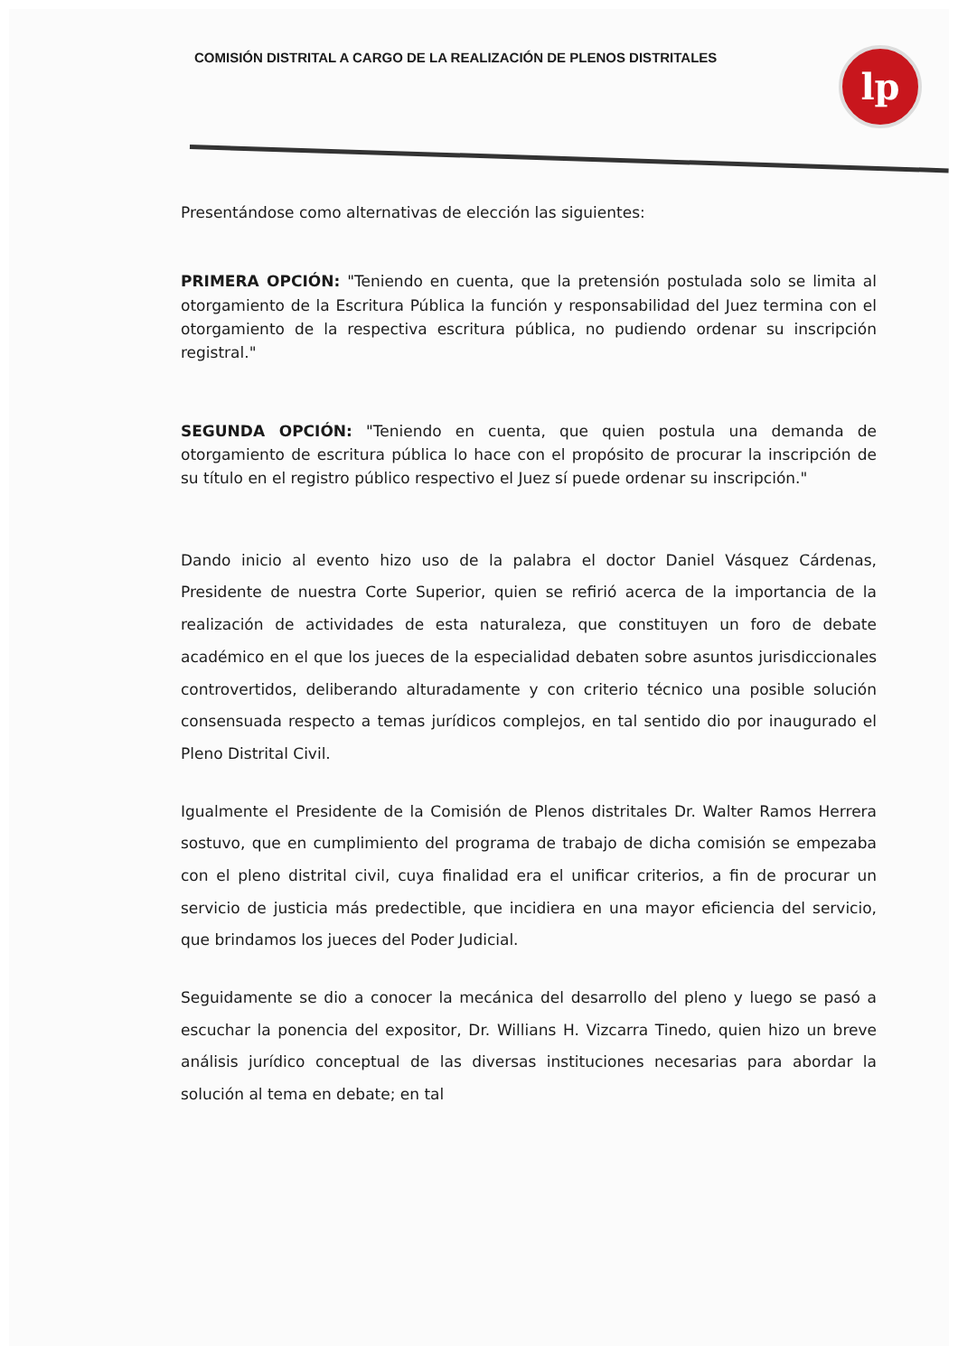COMISIÓN DISTRITAL A CARGO DE LA REALIZACIÓN DE PLENOS DISTRITALES
lp
Presentándose como alternativas de elección las siguientes:
PRIMERA OPCIÓN: "Teniendo en cuenta, que la pretensión postulada solo se limita al otorgamiento de la Escritura Pública la función y responsabilidad del Juez termina con el otorgamiento de la respectiva escritura pública, no pudiendo ordenar su inscripción registral."
SEGUNDA OPCIÓN: "Teniendo en cuenta, que quien postula una demanda de otorgamiento de escritura pública lo hace con el propósito de procurar la inscripción de su título en el registro público respectivo el Juez sí puede ordenar su inscripción."
Dando inicio al evento hizo uso de la palabra el doctor Daniel Vásquez Cárdenas, Presidente de nuestra Corte Superior, quien se refirió acerca de la importancia de la realización de actividades de esta naturaleza, que constituyen un foro de debate académico en el que los jueces de la especialidad debaten sobre asuntos jurisdiccionales controvertidos, deliberando alturadamente y con criterio técnico una posible solución consensuada respecto a temas jurídicos complejos, en tal sentido dio por inaugurado el Pleno Distrital Civil.
Igualmente el Presidente de la Comisión de Plenos distritales Dr. Walter Ramos Herrera sostuvo, que en cumplimiento del programa de trabajo de dicha comisión se empezaba con el pleno distrital civil, cuya finalidad era el unificar criterios, a fin de procurar un servicio de justicia más predectible, que incidiera en una mayor eficiencia del servicio, que brindamos los jueces del Poder Judicial.
Seguidamente se dio a conocer la mecánica del desarrollo del pleno y luego se pasó a escuchar la ponencia del expositor, Dr. Willians H. Vizcarra Tinedo, quien hizo un breve análisis jurídico conceptual de las diversas instituciones necesarias para abordar la solución al tema en debate; en tal